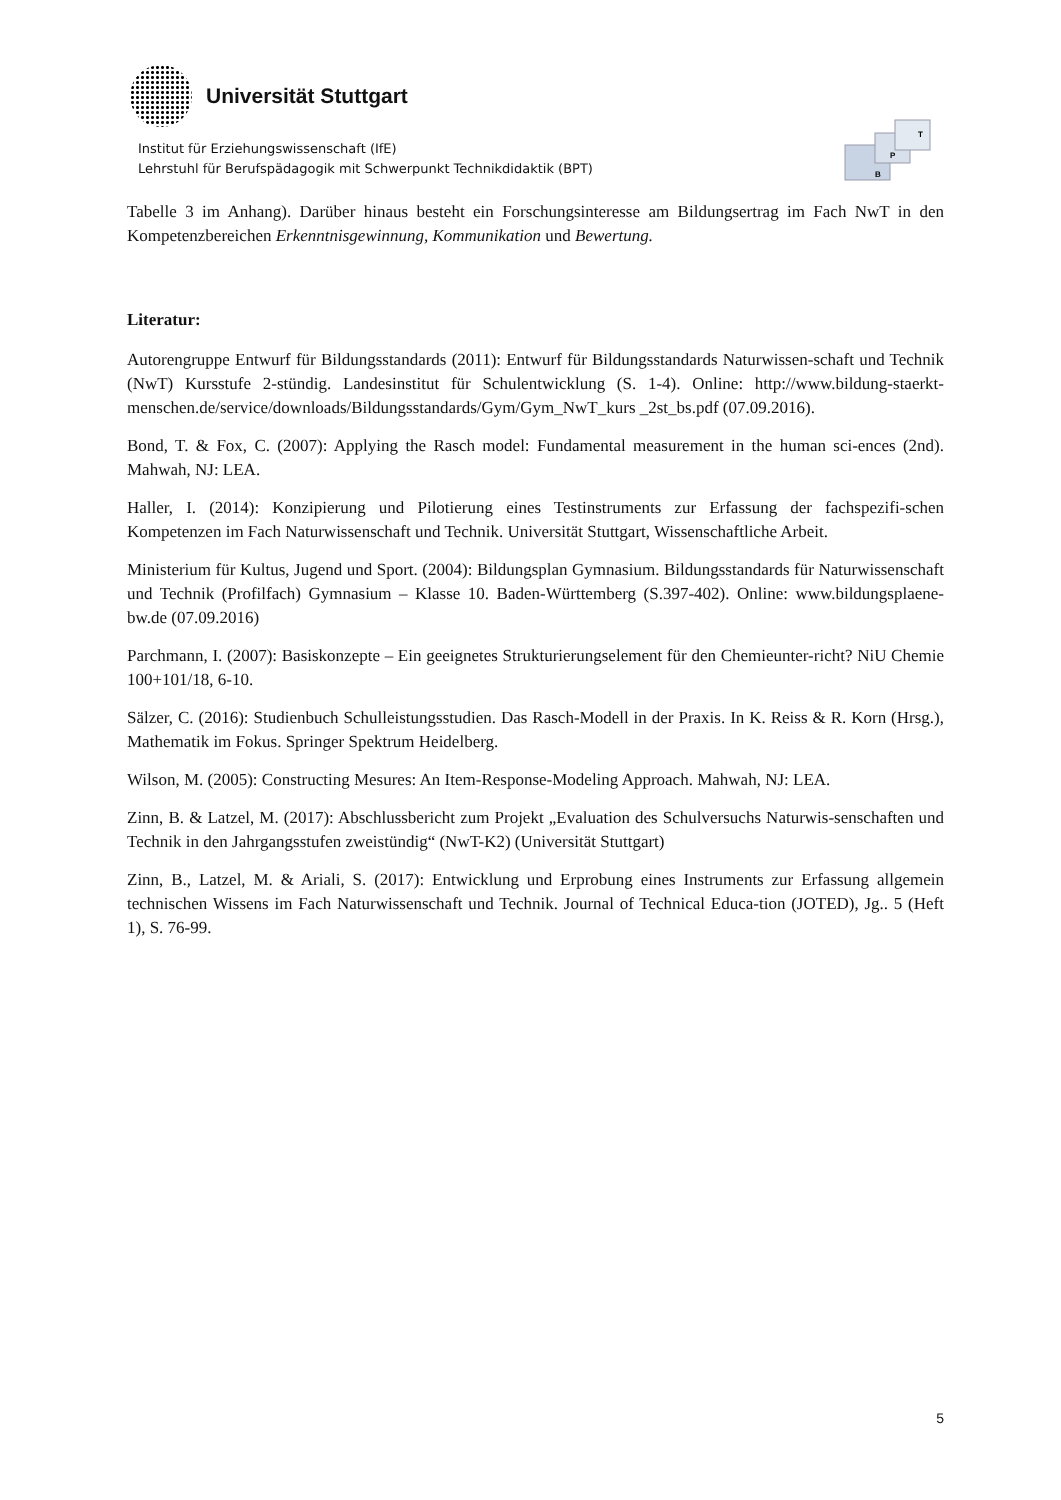Universität Stuttgart
Institut für Erziehungswissenschaft (IfE)
Lehrstuhl für Berufspädagogik mit Schwerpunkt Technikdidaktik (BPT)
B
P
T
Tabelle 3 im Anhang). Darüber hinaus besteht ein Forschungsinteresse am Bildungsertrag im Fach NwT in den Kompetenzbereichen Erkenntnisgewinnung, Kommunikation und Bewertung.
Literatur:
Autorengruppe Entwurf für Bildungsstandards (2011): Entwurf für Bildungsstandards Naturwissen-schaft und Technik (NwT) Kursstufe 2-stündig. Landesinstitut für Schulentwicklung (S. 1-4). Online: http://www.bildung-staerkt-menschen.de/service/downloads/Bildungsstandards/Gym/Gym_NwT_kurs _2st_bs.pdf (07.09.2016).
Bond, T. & Fox, C. (2007): Applying the Rasch model: Fundamental measurement in the human sci-ences (2nd). Mahwah, NJ: LEA.
Haller, I. (2014): Konzipierung und Pilotierung eines Testinstruments zur Erfassung der fachspezifi-schen Kompetenzen im Fach Naturwissenschaft und Technik. Universität Stuttgart, Wissenschaftliche Arbeit.
Ministerium für Kultus, Jugend und Sport. (2004): Bildungsplan Gymnasium. Bildungsstandards für Naturwissenschaft und Technik (Profilfach) Gymnasium – Klasse 10. Baden-Württemberg (S.397-402). Online: www.bildungsplaene-bw.de (07.09.2016)
Parchmann, I. (2007): Basiskonzepte – Ein geeignetes Strukturierungselement für den Chemieunter-richt? NiU Chemie 100+101/18, 6-10.
Sälzer, C. (2016): Studienbuch Schulleistungsstudien. Das Rasch-Modell in der Praxis. In K. Reiss & R. Korn (Hrsg.), Mathematik im Fokus. Springer Spektrum Heidelberg.
Wilson, M. (2005): Constructing Mesures: An Item-Response-Modeling Approach. Mahwah, NJ: LEA.
Zinn, B. & Latzel, M. (2017): Abschlussbericht zum Projekt „Evaluation des Schulversuchs Naturwis-senschaften und Technik in den Jahrgangsstufen zweistündig“ (NwT-K2) (Universität Stuttgart)
Zinn, B., Latzel, M. & Ariali, S. (2017): Entwicklung und Erprobung eines Instruments zur Erfassung allgemein technischen Wissens im Fach Naturwissenschaft und Technik. Journal of Technical Educa-tion (JOTED), Jg.. 5 (Heft 1), S. 76-99.
5